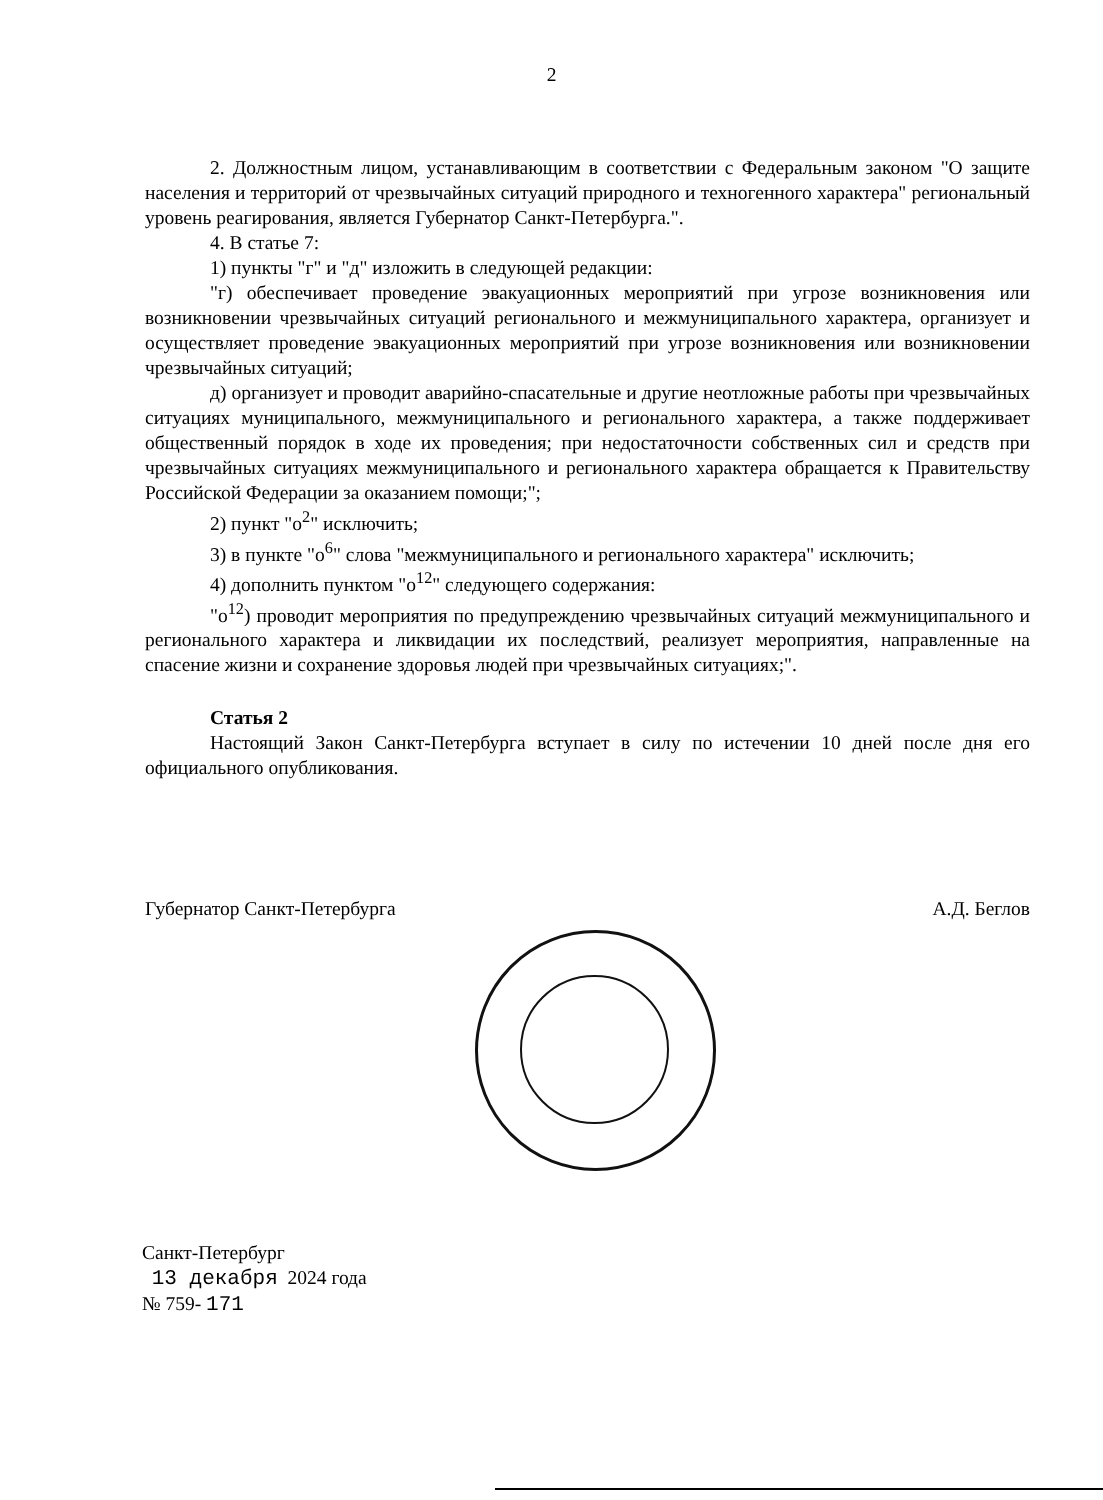2
2. Должностным лицом, устанавливающим в соответствии с Федеральным законом "О защите населения и территорий от чрезвычайных ситуаций природного и техногенного характера" региональный уровень реагирования, является Губернатор Санкт-Петербурга.".
4. В статье 7:
1) пункты "г" и "д" изложить в следующей редакции:
"г) обеспечивает проведение эвакуационных мероприятий при угрозе возникновения или возникновении чрезвычайных ситуаций регионального и межмуниципального характера, организует и осуществляет проведение эвакуационных мероприятий при угрозе возникновения или возникновении чрезвычайных ситуаций;
д) организует и проводит аварийно-спасательные и другие неотложные работы при чрезвычайных ситуациях муниципального, межмуниципального и регионального характера, а также поддерживает общественный порядок в ходе их проведения; при недостаточности собственных сил и средств при чрезвычайных ситуациях межмуниципального и регионального характера обращается к Правительству Российской Федерации за оказанием помощи;";
2) пункт "о<sup>2</sup>" исключить;
3) в пункте "о<sup>6</sup>" слова "межмуниципального и регионального характера" исключить;
4) дополнить пунктом "о<sup>12</sup>" следующего содержания:
"о<sup>12</sup>) проводит мероприятия по предупреждению чрезвычайных ситуаций межмуниципального и регионального характера и ликвидации их последствий, реализует мероприятия, направленные на спасение жизни и сохранение здоровья людей при чрезвычайных ситуациях;".
Статья 2
Настоящий Закон Санкт-Петербурга вступает в силу по истечении 10 дней после дня его официального опубликования.
Губернатор Санкт-Петербурга А.Д. Беглов
Санкт-Петербург
13 декабря 2024 года
№ 759- 171